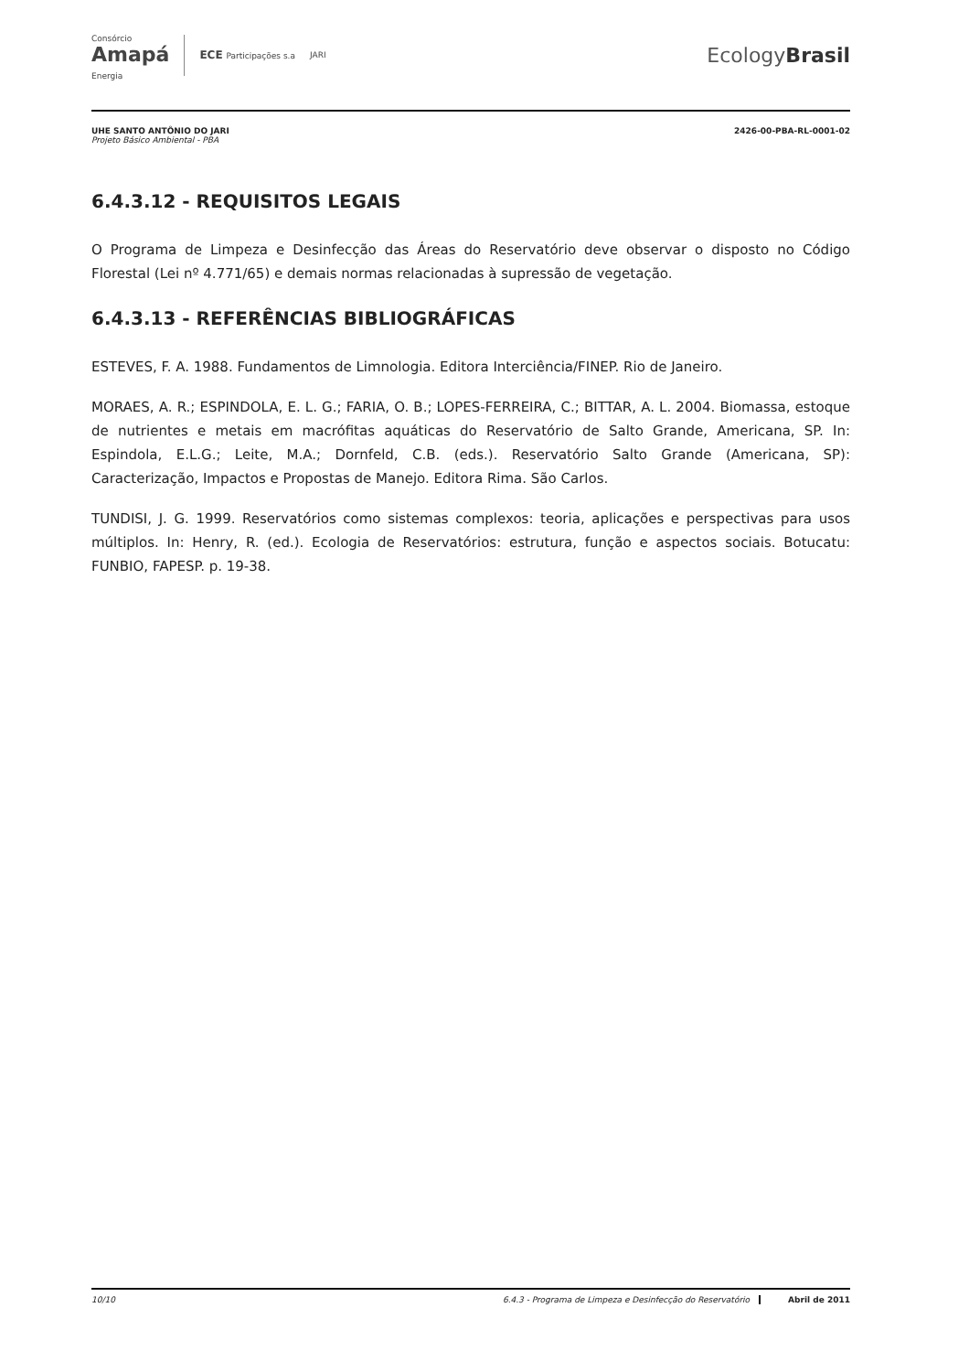Consórcio
Amapá
Energia
ECE Participações s.a JARI
EcologyBrasil
UHE SANTO ANTÔNIO DO JARI
Projeto Básico Ambiental - PBA
2426-00-PBA-RL-0001-02
6.4.3.12 - REQUISITOS LEGAIS
O Programa de Limpeza e Desinfecção das Áreas do Reservatório deve observar o disposto no Código Florestal (Lei nº 4.771/65) e demais normas relacionadas à supressão de vegetação.
6.4.3.13 - REFERÊNCIAS BIBLIOGRÁFICAS
ESTEVES, F. A. 1988. Fundamentos de Limnologia. Editora Interciência/FINEP. Rio de Janeiro.
MORAES, A. R.; ESPINDOLA, E. L. G.; FARIA, O. B.; LOPES-FERREIRA, C.; BITTAR, A. L. 2004. Biomassa, estoque de nutrientes e metais em macrófitas aquáticas do Reservatório de Salto Grande, Americana, SP. In: Espindola, E.L.G.; Leite, M.A.; Dornfeld, C.B. (eds.). Reservatório Salto Grande (Americana, SP): Caracterização, Impactos e Propostas de Manejo. Editora Rima. São Carlos.
TUNDISI, J. G. 1999. Reservatórios como sistemas complexos: teoria, aplicações e perspectivas para usos múltiplos. In: Henry, R. (ed.). Ecologia de Reservatórios: estrutura, função e aspectos sociais. Botucatu: FUNBIO, FAPESP. p. 19-38.
10/10 6.4.3 - Programa de Limpeza e Desinfecção do Reservatório Abril de 2011